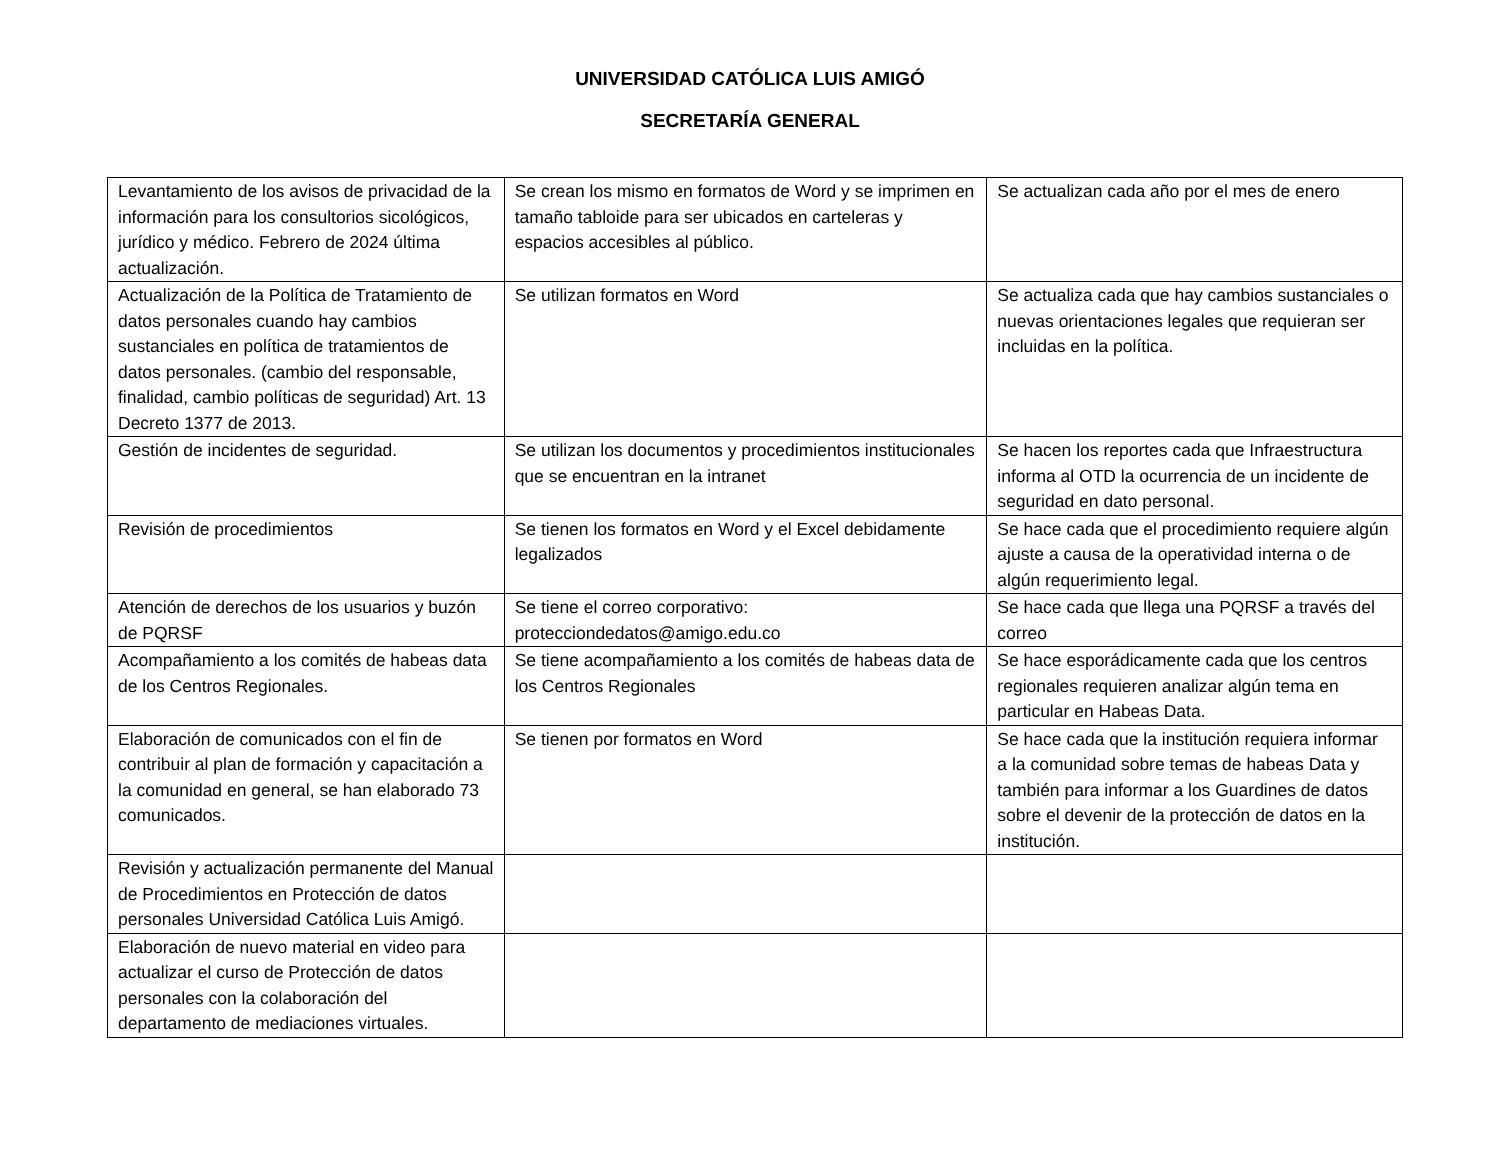UNIVERSIDAD CATÓLICA LUIS AMIGÓ
SECRETARÍA GENERAL
| Levantamiento de los avisos de privacidad de la información para los consultorios sicológicos, jurídico y médico. Febrero de 2024 última actualización. | Se crean los mismo en formatos de Word y se imprimen en tamaño tabloide para ser ubicados en carteleras y espacios accesibles al público. | Se actualizan cada año por el mes de enero |
| Actualización de la Política de Tratamiento de datos personales cuando hay cambios sustanciales en política de tratamientos de datos personales. (cambio del responsable, finalidad, cambio políticas de seguridad) Art. 13 Decreto 1377 de 2013. | Se utilizan formatos en Word | Se actualiza cada que hay cambios sustanciales o nuevas orientaciones legales que requieran ser incluidas en la política. |
| Gestión de incidentes de seguridad. | Se utilizan los documentos y procedimientos institucionales que se encuentran en la intranet | Se hacen los reportes cada que Infraestructura informa al OTD la ocurrencia de un incidente de seguridad en dato personal. |
| Revisión de procedimientos | Se tienen los formatos en Word y el Excel debidamente legalizados | Se hace cada que el procedimiento requiere algún ajuste a causa de la operatividad interna o de algún requerimiento legal. |
| Atención de derechos de los usuarios y buzón de PQRSF | Se tiene el correo corporativo: protecciondedatos@amigo.edu.co | Se hace cada que llega una PQRSF a través del correo |
| Acompañamiento a los comités de habeas data de los Centros Regionales. | Se tiene acompañamiento a los comités de habeas data de los Centros Regionales | Se hace esporádicamente cada que los centros regionales requieren analizar algún tema en particular en Habeas Data. |
| Elaboración de comunicados con el fin de contribuir al plan de formación y capacitación a la comunidad en general, se han elaborado 73 comunicados. | Se tienen por formatos en Word | Se hace cada que la institución requiera informar a la comunidad sobre temas de habeas Data y también para informar a los Guardines de datos sobre el devenir de la protección de datos en la institución. |
| Revisión y actualización permanente del Manual de Procedimientos en Protección de datos personales Universidad Católica Luis Amigó. | | |
| Elaboración de nuevo material en video para actualizar el curso de Protección de datos personales con la colaboración del departamento de mediaciones virtuales. | | |